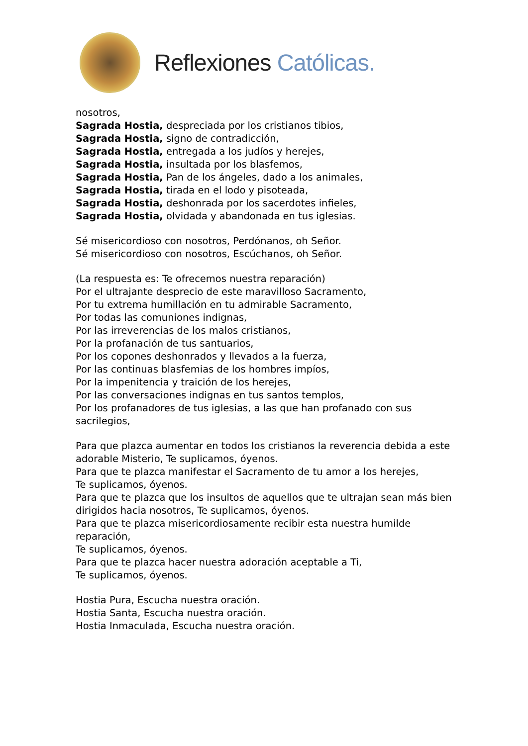Reflexiones Católicas.
nosotros,
Sagrada Hostia, despreciada por los cristianos tibios,
Sagrada Hostia, signo de contradicción,
Sagrada Hostia, entregada a los judíos y herejes,
Sagrada Hostia, insultada por los blasfemos,
Sagrada Hostia, Pan de los ángeles, dado a los animales,
Sagrada Hostia, tirada en el lodo y pisoteada,
Sagrada Hostia, deshonrada por los sacerdotes infieles,
Sagrada Hostia, olvidada y abandonada en tus iglesias.
Sé misericordioso con nosotros, Perdónanos, oh Señor.
Sé misericordioso con nosotros, Escúchanos, oh Señor.
(La respuesta es: Te ofrecemos nuestra reparación)
Por el ultrajante desprecio de este maravilloso Sacramento,
Por tu extrema humillación en tu admirable Sacramento,
Por todas las comuniones indignas,
Por las irreverencias de los malos cristianos,
Por la profanación de tus santuarios,
Por los copones deshonrados y llevados a la fuerza,
Por las continuas blasfemias de los hombres impíos,
Por la impenitencia y traición de los herejes,
Por las conversaciones indignas en tus santos templos,
Por los profanadores de tus iglesias, a las que han profanado con sus sacrilegios,
Para que plazca aumentar en todos los cristianos la reverencia debida a este adorable Misterio, Te suplicamos, óyenos.
Para que te plazca manifestar el Sacramento de tu amor a los herejes,
Te suplicamos, óyenos.
Para que te plazca que los insultos de aquellos que te ultrajan sean más bien dirigidos hacia nosotros, Te suplicamos, óyenos.
Para que te plazca misericordiosamente recibir esta nuestra humilde reparación,
Te suplicamos, óyenos.
Para que te plazca hacer nuestra adoración aceptable a Ti,
Te suplicamos, óyenos.
Hostia Pura, Escucha nuestra oración.
Hostia Santa, Escucha nuestra oración.
Hostia Inmaculada, Escucha nuestra oración.